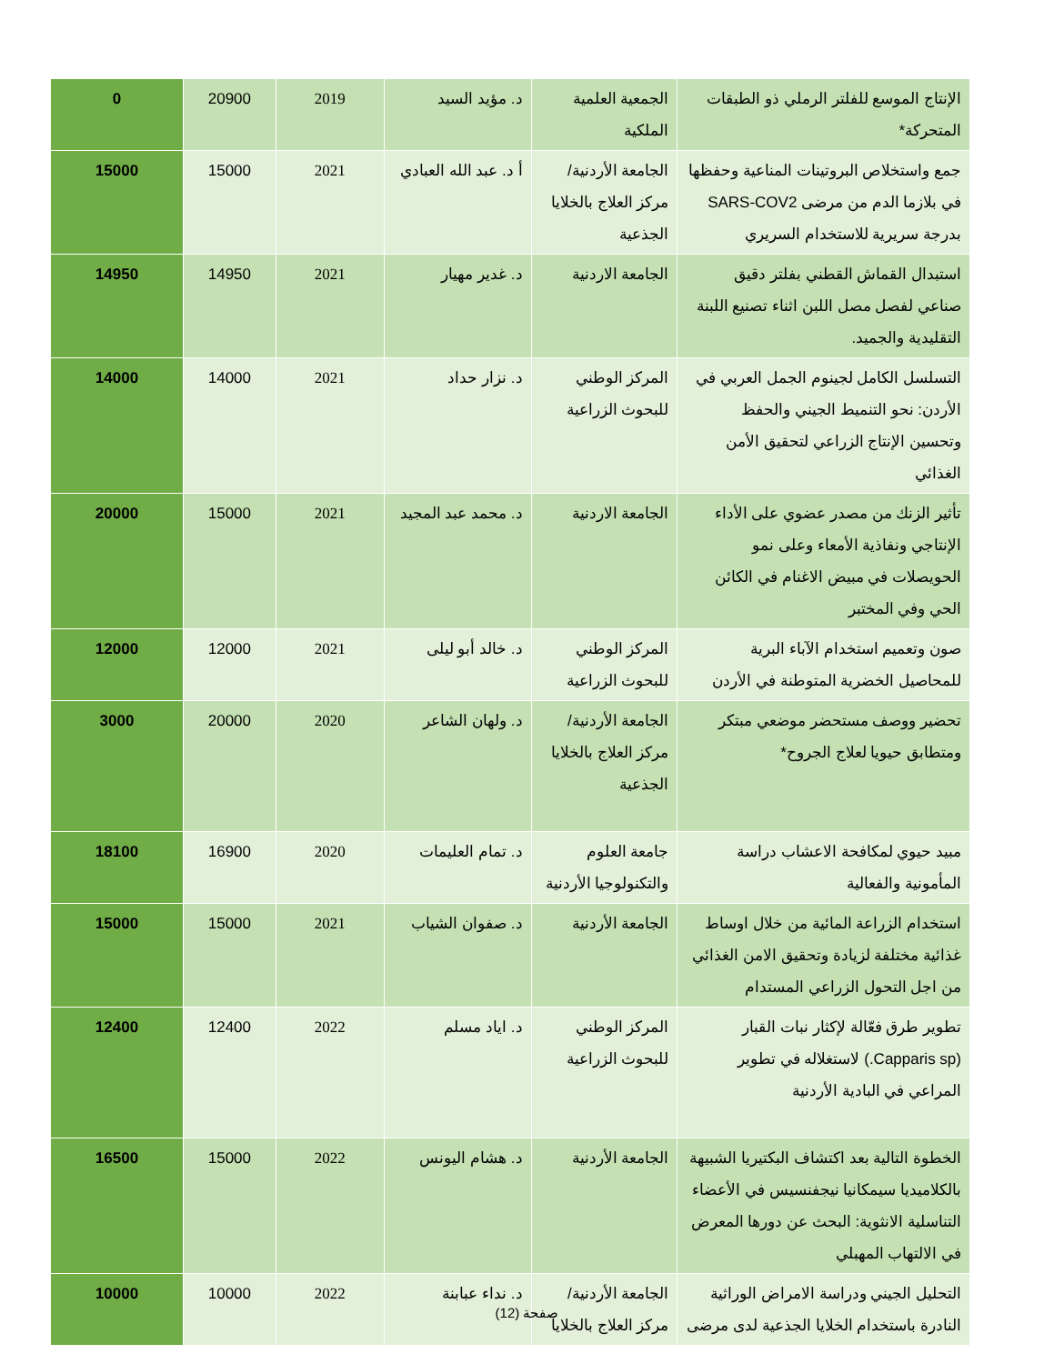| الإنتاج الموسع للفلتر الرملي ذو الطبقات المتحركة* | الجمعية العلمية الملكية | د. مؤيد السيد | 2019 | 20900 | 0 |
| جمع واستخلاص البروتينات المناعية وحفظها في بلازما الدم من مرضى SARS-COV2 بدرجة سريرية للاستخدام السريري | الجامعة الأردنية/ مركز العلاج بالخلايا الجذعية | أ د. عبد الله العبادي | 2021 | 15000 | 15000 |
| استبدال القماش القطني بفلتر دقيق صناعي لفصل مصل اللبن اثناء تصنيع اللبنة التقليدية والجميد. | الجامعة الاردنية | د. غدير مهيار | 2021 | 14950 | 14950 |
| التسلسل الكامل لجينوم الجمل العربي في الأردن: نحو التنميط الجيني والحفظ وتحسين الإنتاج الزراعي لتحقيق الأمن الغذائي | المركز الوطني للبحوث الزراعية | د. نزار حداد | 2021 | 14000 | 14000 |
| تأثير الزنك من مصدر عضوي على الأداء الإنتاجي ونفاذية الأمعاء وعلى نمو الحويصلات في مبيض الاغنام في الكائن الحي وفي المختبر | الجامعة الاردنية | د. محمد عبد المجيد | 2021 | 15000 | 20000 |
| صون وتعميم استخدام الآباء البرية للمحاصيل الخضرية المتوطنة في الأردن | المركز الوطني للبحوث الزراعية | د. خالد أبو ليلى | 2021 | 12000 | 12000 |
| تحضير ووصف مستحضر موضعي مبتكر ومتطابق حيويا لعلاج الجروح* | الجامعة الأردنية/ مركز العلاج بالخلايا الجذعية | د. ولهان الشاعر | 2020 | 20000 | 3000 |
| مبيد حيوي لمكافحة الاعشاب دراسة المأمونية والفعالية | جامعة العلوم والتكنولوجيا الأردنية | د. تمام العليمات | 2020 | 16900 | 18100 |
| استخدام الزراعة المائية من خلال اوساط غذائية مختلفة لزيادة وتحقيق الامن الغذائي من اجل التحول الزراعي المستدام | الجامعة الأردنية | د. صفوان الشياب | 2021 | 15000 | 15000 |
| تطوير طرق فعّالة لإكثار نبات القبار (Capparis sp.) لاستغلاله في تطوير المراعي في البادية الأردنية | المركز الوطني للبحوث الزراعية | د. اياد مسلم | 2022 | 12400 | 12400 |
| الخطوة التالية بعد اكتشاف البكتيريا الشبيهة بالكلاميديا سيمكانيا نيجفنسيس في الأعضاء التناسلية الانثوية: البحث عن دورها المعرض في الالتهاب المهبلي | الجامعة الأردنية | د. هشام اليونس | 2022 | 15000 | 16500 |
| التحليل الجيني ودراسة الامراض الوراثية النادرة باستخدام الخلايا الجذعية لدى مرضى | الجامعة الأردنية/ مركز العلاج بالخلايا | د. نداء عبابنة | 2022 | 10000 | 10000 |
صفحة (12)